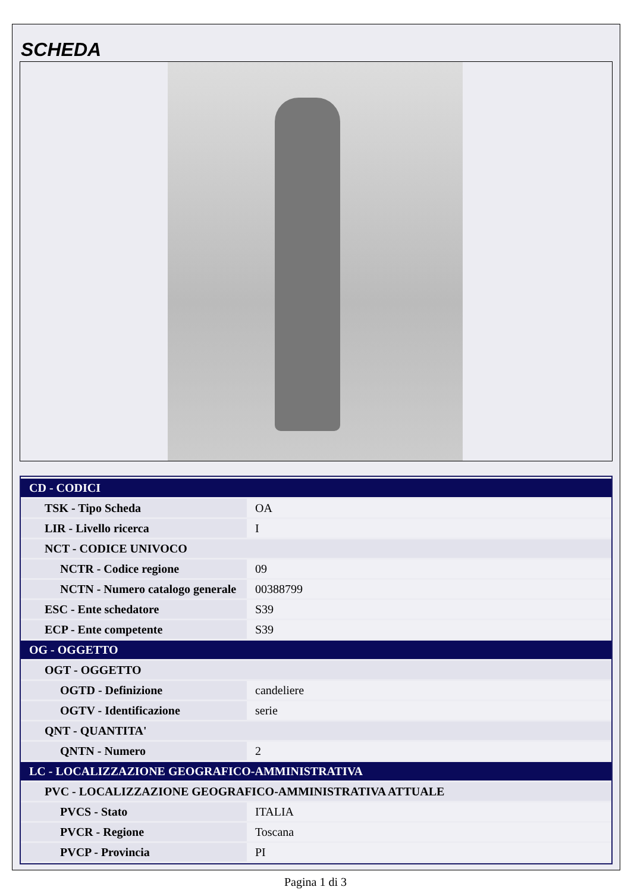SCHEDA
| CD - CODICI | |
| TSK - Tipo Scheda | OA |
| LIR - Livello ricerca | I |
| NCT - CODICE UNIVOCO | |
| NCTR - Codice regione | 09 |
| NCTN - Numero catalogo generale | 00388799 |
| ESC - Ente schedatore | S39 |
| ECP - Ente competente | S39 |
| OG - OGGETTO | |
| OGT - OGGETTO | |
| OGTD - Definizione | candeliere |
| OGTV - Identificazione | serie |
| QNT - QUANTITA' | |
| QNTN - Numero | 2 |
| LC - LOCALIZZAZIONE GEOGRAFICO-AMMINISTRATIVA | |
| PVC - LOCALIZZAZIONE GEOGRAFICO-AMMINISTRATIVA ATTUALE | |
| PVCS - Stato | ITALIA |
| PVCR - Regione | Toscana |
| PVCP - Provincia | PI |
Pagina 1 di 3